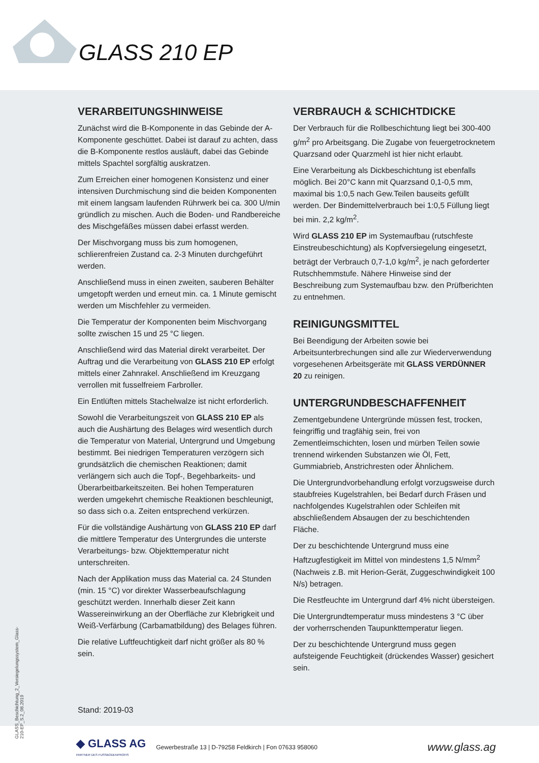GLASS 210 EP
VERARBEITUNGSHINWEISE
Zunächst wird die B-Komponente in das Gebinde der A-Komponente geschüttet. Dabei ist darauf zu achten, dass die B-Komponente restlos ausläuft, dabei das Gebinde mittels Spachtel sorgfältig auskratzen.
Zum Erreichen einer homogenen Konsistenz und einer intensiven Durchmischung sind die beiden Komponenten mit einem langsam laufenden Rührwerk bei ca. 300 U/min gründlich zu mischen. Auch die Boden- und Randbereiche des Mischgefäßes müssen dabei erfasst werden.
Der Mischvorgang muss bis zum homogenen, schlierenfreien Zustand ca. 2-3 Minuten durchgeführt werden.
Anschließend muss in einen zweiten, sauberen Behälter umgetopft werden und erneut min. ca. 1 Minute gemischt werden um Mischfehler zu vermeiden.
Die Temperatur der Komponenten beim Mischvorgang sollte zwischen 15 und 25 °C liegen.
Anschließend wird das Material direkt verarbeitet. Der Auftrag und die Verarbeitung von GLASS 210 EP erfolgt mittels einer Zahnrakel. Anschließend im Kreuzgang verrollen mit fusselfreiem Farbroller.
Ein Entlüften mittels Stachelwalze ist nicht erforderlich.
Sowohl die Verarbeitungszeit von GLASS 210 EP als auch die Aushärtung des Belages wird wesentlich durch die Temperatur von Material, Untergrund und Umgebung bestimmt. Bei niedrigen Temperaturen verzögern sich grundsätzlich die chemischen Reaktionen; damit verlängern sich auch die Topf-, Begehbarkeits- und Überarbeitbarkeitszeiten. Bei hohen Temperaturen werden umgekehrt chemische Reaktionen beschleunigt, so dass sich o.a. Zeiten entsprechend verkürzen.
Für die vollständige Aushärtung von GLASS 210 EP darf die mittlere Temperatur des Untergrundes die unterste Verarbeitungs- bzw. Objekttemperatur nicht unterschreiten.
Nach der Applikation muss das Material ca. 24 Stunden (min. 15 °C) vor direkter Wasserbeaufschlagung geschützt werden. Innerhalb dieser Zeit kann Wassereinwirkung an der Oberfläche zur Klebrigkeit und Weiß-Verfärbung (Carbamatbildung) des Belages führen.
Die relative Luftfeuchtigkeit darf nicht größer als 80 % sein.
VERBRAUCH & SCHICHTDICKE
Der Verbrauch für die Rollbeschichtung liegt bei 300-400 g/m<sup>2</sup> pro Arbeitsgang. Die Zugabe von feuergetrocknetem Quarzsand oder Quarzmehl ist hier nicht erlaubt.
Eine Verarbeitung als Dickbeschichtung ist ebenfalls möglich. Bei 20°C kann mit Quarzsand 0,1-0,5 mm, maximal bis 1:0,5 nach Gew.Teilen bauseits gefüllt werden. Der Bindemittelverbrauch bei 1:0,5 Füllung liegt bei min. 2,2 kg/m<sup>2</sup>.
Wird GLASS 210 EP im Systemaufbau (rutschfeste Einstreubeschichtung) als Kopfversiegelung eingesetzt, beträgt der Verbrauch 0,7-1,0 kg/m<sup>2</sup>, je nach geforderter Rutschhemmstufe. Nähere Hinweise sind der Beschreibung zum Systemaufbau bzw. den Prüfberichten zu entnehmen.
REINIGUNGSMITTEL
Bei Beendigung der Arbeiten sowie bei Arbeitsunterbrechungen sind alle zur Wiederverwendung vorgesehenen Arbeitsgeräte mit GLASS VERDÜNNER 20 zu reinigen.
UNTERGRUNDBESCHAFFENHEIT
Zementgebundene Untergründe müssen fest, trocken, feingriffig und tragfähig sein, frei von Zementleimschichten, losen und mürben Teilen sowie trennend wirkenden Substanzen wie Öl, Fett, Gummiabrieb, Anstrichresten oder Ähnlichem.
Die Untergrundvorbehandlung erfolgt vorzugsweise durch staubfreies Kugelstrahlen, bei Bedarf durch Fräsen und nachfolgendes Kugelstrahlen oder Schleifen mit abschließendem Absaugen der zu beschichtenden Fläche.
Der zu beschichtende Untergrund muss eine Haftzugfestigkeit im Mittel von mindestens 1,5 N/mm<sup>2</sup> (Nachweis z.B. mit Herion-Gerät, Zuggeschwindigkeit 100 N/s) betragen.
Die Restfeuchte im Untergrund darf 4% nicht übersteigen.
Die Untergrundtemperatur muss mindestens 3 °C über der vorherrschenden Taupunkttemperatur liegen.
Der zu beschichtende Untergrund muss gegen aufsteigende Feuchtigkeit (drückendes Wasser) gesichert sein.
GLASS_Beschichtung_2_Versiegelungssystem_Glass-210-EP_S.2_08.2019
Stand: 2019-03
◆ GLASS AG
PARTNER DES FUSSBODENPROFIS
Gewerbestraße 13 | D-79258 Feldkirch | Fon 07633 958060
www.glass.ag